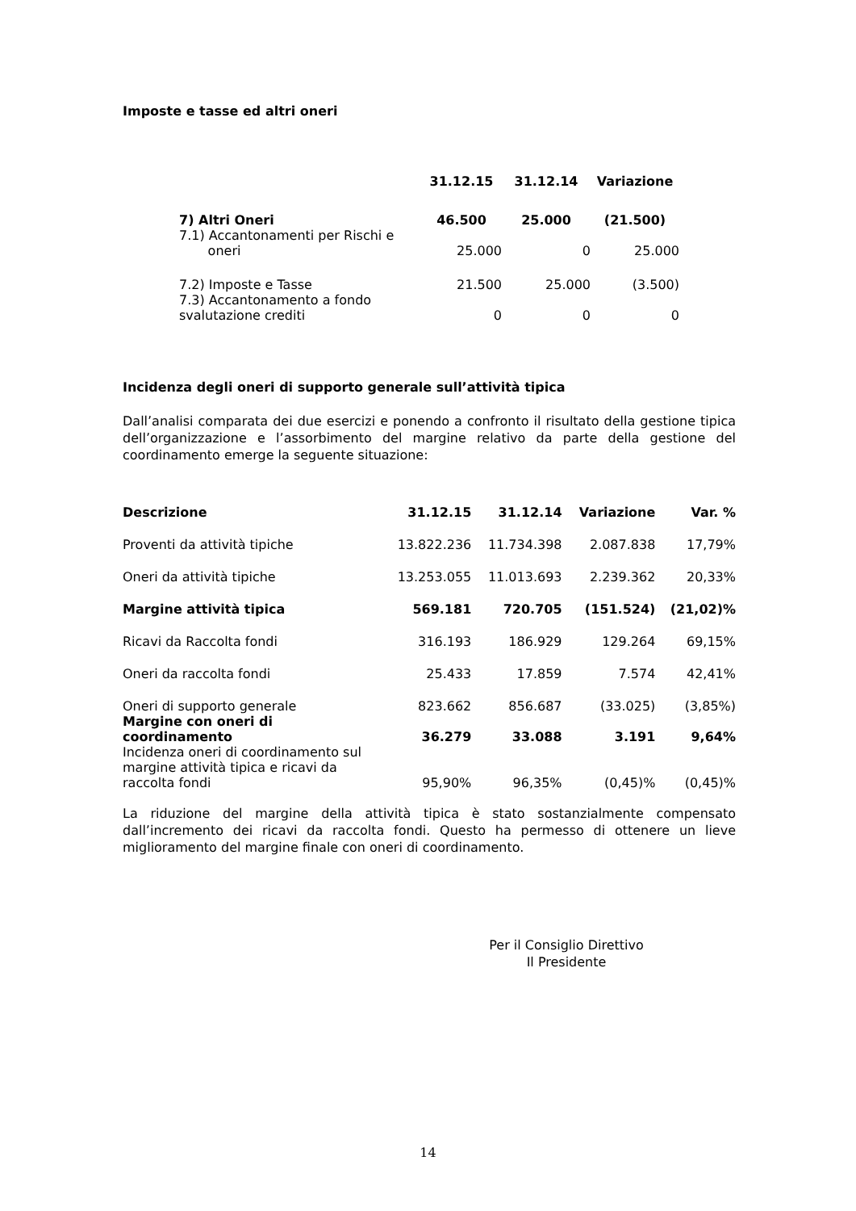Imposte e tasse ed altri oneri
| | 31.12.15 | 31.12.14 | Variazione |
| --- | --- | --- | --- |
| 7) Altri Oneri | 46.500 | 25.000 | (21.500) |
| 7.1) Accantonamenti per Rischi e oneri | 25.000 | 0 | 25.000 |
| 7.2) Imposte e Tasse | 21.500 | 25.000 | (3.500) |
| 7.3) Accantonamento a fondo svalutazione crediti | 0 | 0 | 0 |
Incidenza degli oneri di supporto generale sull’attività tipica
Dall’analisi comparata dei due esercizi e ponendo a confronto il risultato della gestione tipica dell’organizzazione e l’assorbimento del margine relativo da parte della gestione del coordinamento emerge la seguente situazione:
| Descrizione | 31.12.15 | 31.12.14 | Variazione | Var. % |
| --- | --- | --- | --- | --- |
| Proventi da attività tipiche | 13.822.236 | 11.734.398 | 2.087.838 | 17,79% |
| Oneri da attività tipiche | 13.253.055 | 11.013.693 | 2.239.362 | 20,33% |
| Margine attività tipica | 569.181 | 720.705 | (151.524) | (21,02)% |
| Ricavi da Raccolta fondi | 316.193 | 186.929 | 129.264 | 69,15% |
| Oneri da raccolta fondi | 25.433 | 17.859 | 7.574 | 42,41% |
| Oneri di supporto generale | 823.662 | 856.687 | (33.025) | (3,85%) |
| Margine con oneri di coordinamento | 36.279 | 33.088 | 3.191 | 9,64% |
| Incidenza oneri di coordinamento sul margine attività tipica e ricavi da raccolta fondi | 95,90% | 96,35% | (0,45)% | (0,45)% |
La riduzione del margine della attività tipica è stato sostanzialmente compensato dall’incremento dei ricavi da raccolta fondi. Questo ha permesso di ottenere un lieve miglioramento del margine finale con oneri di coordinamento.
Per il Consiglio Direttivo
Il Presidente
14